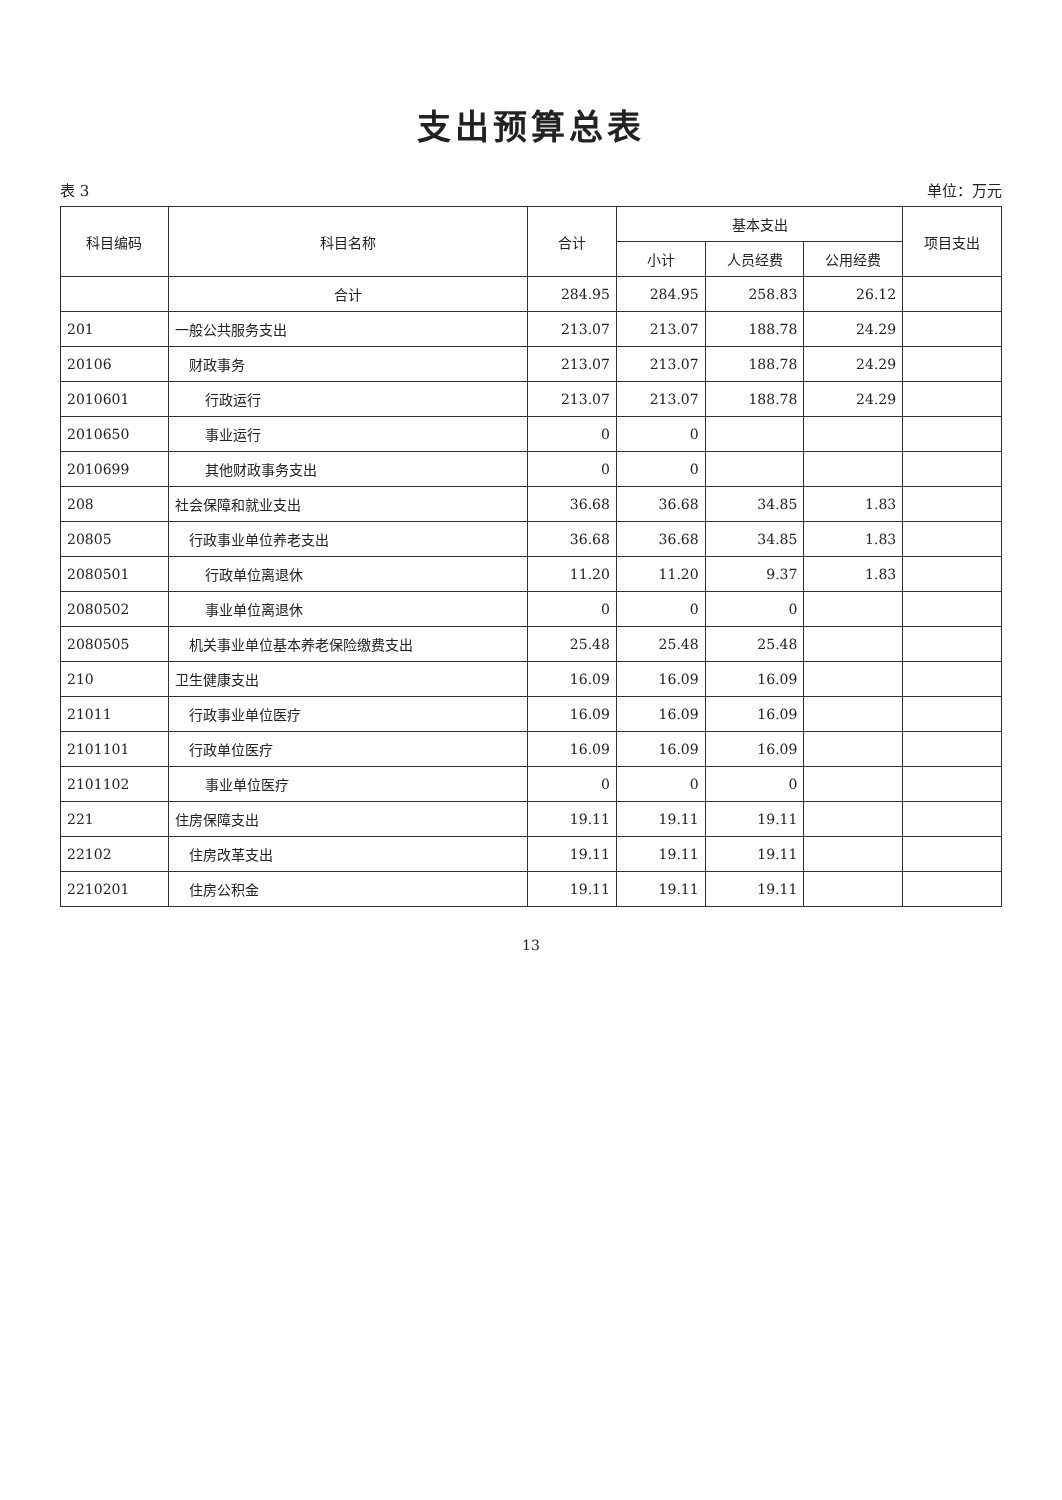支出预算总表
表 3 单位：万元
| 科目编码 | 科目名称 | 合计 | 基本支出 | | | 项目支出 |
| --- | --- | --- | --- | --- | --- | --- |
| | | | 小计 | 人员经费 | 公用经费 | |
| | 合计 | 284.95 | 284.95 | 258.83 | 26.12 | |
| 201 | 一般公共服务支出 | 213.07 | 213.07 | 188.78 | 24.29 | |
| 20106 | 财政事务 | 213.07 | 213.07 | 188.78 | 24.29 | |
| 2010601 | 行政运行 | 213.07 | 213.07 | 188.78 | 24.29 | |
| 2010650 | 事业运行 | 0 | 0 | | | |
| 2010699 | 其他财政事务支出 | 0 | 0 | | | |
| 208 | 社会保障和就业支出 | 36.68 | 36.68 | 34.85 | 1.83 | |
| 20805 | 行政事业单位养老支出 | 36.68 | 36.68 | 34.85 | 1.83 | |
| 2080501 | 行政单位离退休 | 11.20 | 11.20 | 9.37 | 1.83 | |
| 2080502 | 事业单位离退休 | 0 | 0 | 0 | | |
| 2080505 | 机关事业单位基本养老保险缴费支出 | 25.48 | 25.48 | 25.48 | | |
| 210 | 卫生健康支出 | 16.09 | 16.09 | 16.09 | | |
| 21011 | 行政事业单位医疗 | 16.09 | 16.09 | 16.09 | | |
| 2101101 | 行政单位医疗 | 16.09 | 16.09 | 16.09 | | |
| 2101102 | 事业单位医疗 | 0 | 0 | 0 | | |
| 221 | 住房保障支出 | 19.11 | 19.11 | 19.11 | | |
| 22102 | 住房改革支出 | 19.11 | 19.11 | 19.11 | | |
| 2210201 | 住房公积金 | 19.11 | 19.11 | 19.11 | | |
13